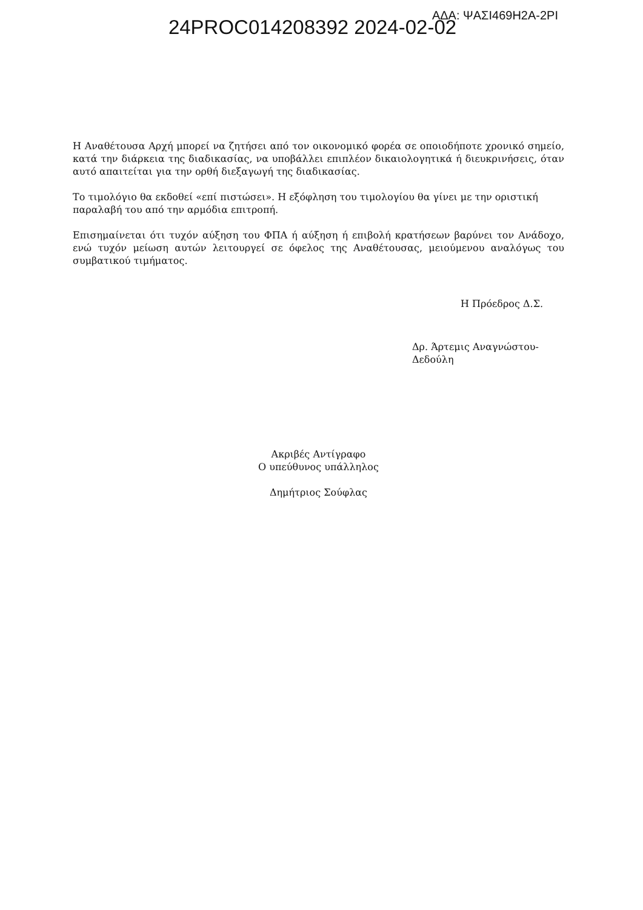24PROC014208392 2024-02-02
ΑΔΑ: ΨΑΣΙ469Η2Α-2ΡΙ
Η Αναθέτουσα Αρχή μπορεί να ζητήσει από τον οικονομικό φορέα σε οποιοδήποτε χρονικό σημείο, κατά την διάρκεια της διαδικασίας, να υποβάλλει επιπλέον δικαιολογητικά ή διευκρινήσεις, όταν αυτό απαιτείται για την ορθή διεξαγωγή της διαδικασίας.
Το τιμολόγιο θα εκδοθεί «επί πιστώσει». Η εξόφληση του τιμολογίου θα γίνει με την οριστική παραλαβή του από την αρμόδια επιτροπή.
Επισημαίνεται ότι τυχόν αύξηση του ΦΠΑ ή αύξηση ή επιβολή κρατήσεων βαρύνει τον Ανάδοχο, ενώ τυχόν μείωση αυτών λειτουργεί σε όφελος της Αναθέτουσας, μειούμενου αναλόγως του συμβατικού τιμήματος.
Η Πρόεδρος Δ.Σ.
Δρ. Άρτεμις Αναγνώστου-Δεδούλη
Ακριβές Αντίγραφο
Ο υπεύθυνος υπάλληλος
Δημήτριος Σούφλας